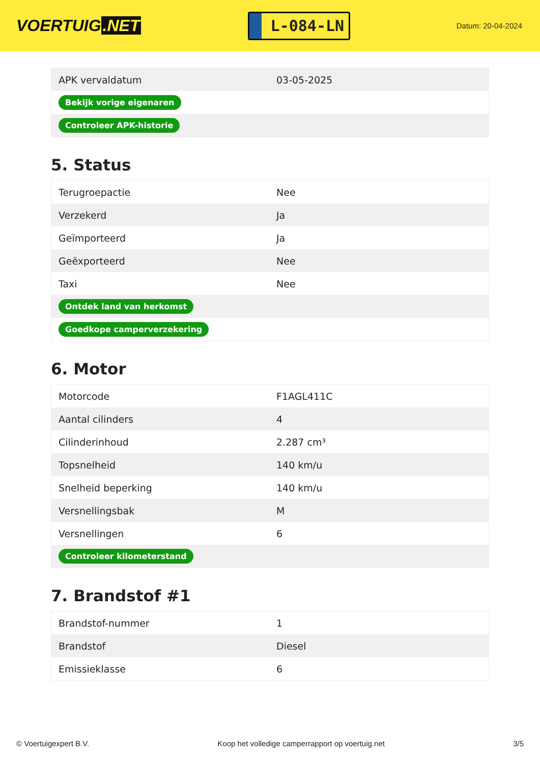VOERTUIG.NET
L-084-LN
Datum: 20-04-2024
| APK vervaldatum | 03-05-2025 |
| Bekijk vorige eigenaren | |
| Controleer APK-historie | |
5. Status
| Terugroepactie | Nee |
| Verzekerd | Ja |
| Geïmporteerd | Ja |
| Geëxporteerd | Nee |
| Taxi | Nee |
| Ontdek land van herkomst | |
| Goedkope camperverzekering | |
6. Motor
| Motorcode | F1AGL411C |
| Aantal cilinders | 4 |
| Cilinderinhoud | 2.287 cm³ |
| Topsnelheid | 140 km/u |
| Snelheid beperking | 140 km/u |
| Versnellingsbak | M |
| Versnellingen | 6 |
| Controleer kilometerstand | |
7. Brandstof #1
| Brandstof-nummer | 1 |
| Brandstof | Diesel |
| Emissieklasse | 6 |
© Voertuigexpert B.V. Koop het volledige camperrapport op voertuig.net 3/5